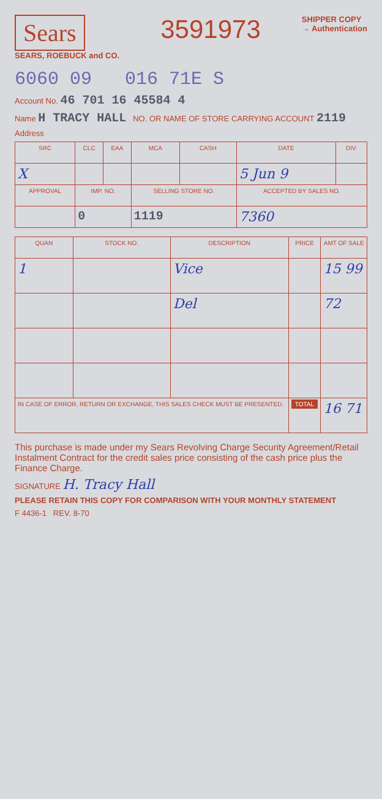Sears
SEARS, ROEBUCK and CO.
3591973
SHIPPER COPY
→ Authentication
6060 09 016 71E S
Account No. 46 701 16 45584 4
Name H TRACY HALL NO. OR NAME OF STORE CARRYING ACCOUNT 2119
Address
| SRC | CLC | EAA | MCA | CASH | DATE | DIV. |
| --- | --- | --- | --- | --- | --- | --- |
| X | | | | | 5 Jun 9 | |
| APPROVAL | IMP. NO. | | SELLING STORE NO. | | ACCEPTED BY SALES NO. | |
| | 0 | | 1119 | | 7360 | |
| QUAN | STOCK NO. | DESCRIPTION | PRICE | AMT OF SALE |
| --- | --- | --- | --- | --- |
| 1 | | Vice | | 15 99 |
| | | Del | | 72 |
| IN CASE OF ERROR, RETURN OR EXCHANGE, THIS SALES CHECK MUST BE PRESENTED. | | | TOTAL | 16 71 |
This purchase is made under my Sears Revolving Charge Security Agreement/Retail Instalment Contract for the credit sales price consisting of the cash price plus the Finance Charge.
SIGNATURE H. Tracy Hall
PLEASE RETAIN THIS COPY FOR COMPARISON WITH YOUR MONTHLY STATEMENT
F 4436-1 REV. 8-70